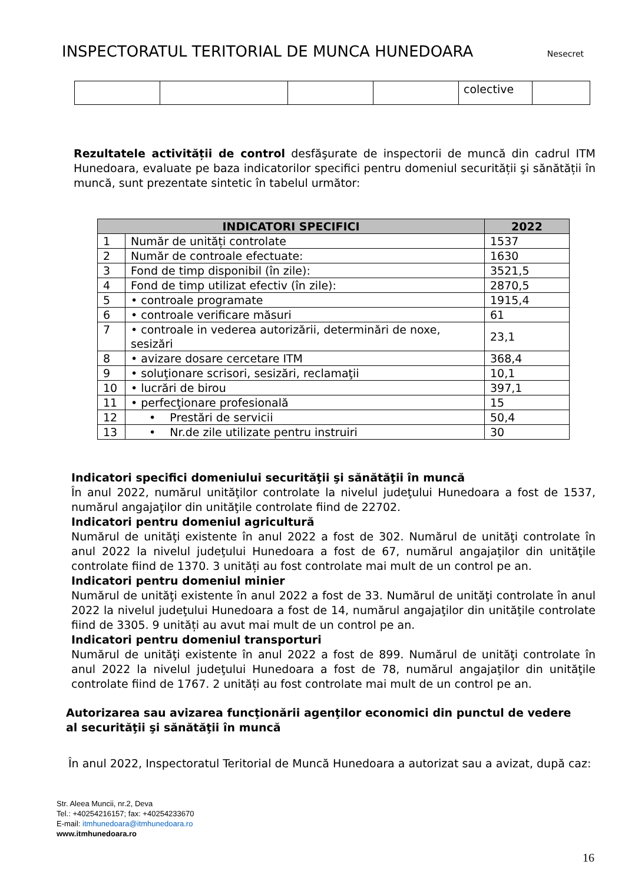INSPECTORATUL TERITORIAL DE MUNCA HUNEDOARA
Nesecret
| | | | | colective | |
Rezultatele activității de control desfăşurate de inspectorii de muncă din cadrul ITM Hunedoara, evaluate pe baza indicatorilor specifici pentru domeniul securității şi sănătății în muncă, sunt prezentate sintetic în tabelul următor:
| INDICATORI SPECIFICI | | 2022 |
| --- | --- | --- |
| 1 | Număr de unități controlate | 1537 |
| 2 | Număr de controale efectuate: | 1630 |
| 3 | Fond de timp disponibil (în zile): | 3521,5 |
| 4 | Fond de timp utilizat efectiv (în zile): | 2870,5 |
| 5 | • controale programate | 1915,4 |
| 6 | • controale verificare măsuri | 61 |
| 7 | • controale in vederea autorizării, determinări de noxe, sesizări | 23,1 |
| 8 | • avizare dosare cercetare ITM | 368,4 |
| 9 | • soluţionare scrisori, sesizări, reclamaţii | 10,1 |
| 10 | • lucrări de birou | 397,1 |
| 11 | • perfecţionare profesională | 15 |
| 12 | • Prestări de servicii | 50,4 |
| 13 | • Nr.de zile utilizate pentru instruiri | 30 |
Indicatori specifici domeniului securităţii şi sănătăţii în muncă
În anul 2022, numărul unităţilor controlate la nivelul judeţului Hunedoara a fost de 1537, numărul angajaţilor din unităţile controlate fiind de 22702.
Indicatori pentru domeniul agricultură
Numărul de unităţi existente în anul 2022 a fost de 302. Numărul de unităţi controlate în anul 2022 la nivelul judeţului Hunedoara a fost de 67, numărul angajaţilor din unităţile controlate fiind de 1370. 3 unități au fost controlate mai mult de un control pe an.
Indicatori pentru domeniul minier
Numărul de unităţi existente în anul 2022 a fost de 33. Numărul de unităţi controlate în anul 2022 la nivelul judeţului Hunedoara a fost de 14, numărul angajaţilor din unităţile controlate fiind de 3305. 9 unități au avut mai mult de un control pe an.
Indicatori pentru domeniul transporturi
Numărul de unităţi existente în anul 2022 a fost de 899. Numărul de unităţi controlate în anul 2022 la nivelul judeţului Hunedoara a fost de 78, numărul angajaţilor din unităţile controlate fiind de 1767. 2 unități au fost controlate mai mult de un control pe an.
Autorizarea sau avizarea funcţionării agenţilor economici din punctul de vedere al securităţii şi sănătăţii în muncă
În anul 2022, Inspectoratul Teritorial de Muncă Hunedoara a autorizat sau a avizat, după caz:
Str. Aleea Muncii, nr.2, Deva
Tel.: +40254216157; fax: +40254233670
E-mail: itmhunedoara@itmhunedoara.ro
www.itmhunedoara.ro
16